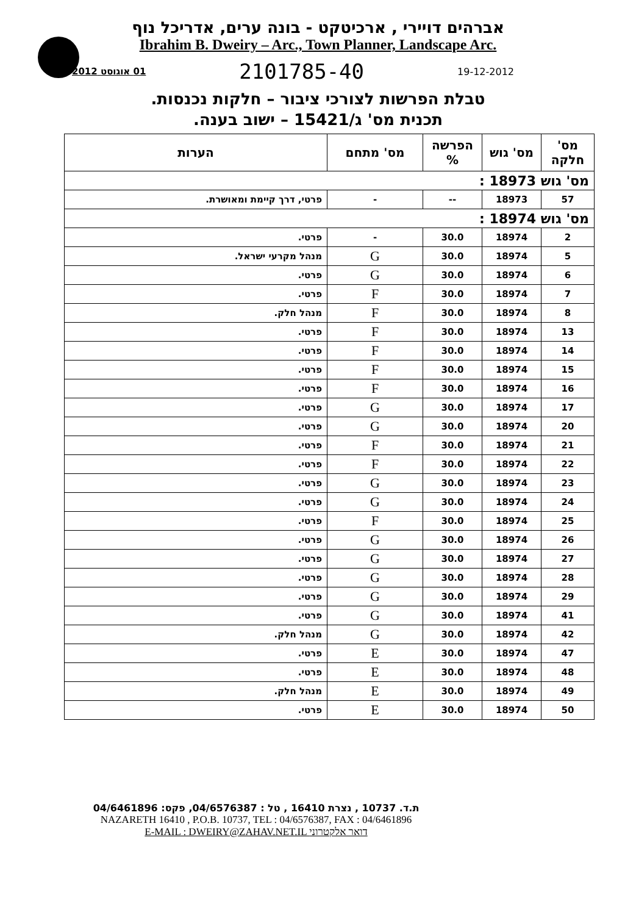אברהים דויירי , ארכיטקט - בונה ערים, אדריכל נוף
Ibrahim B. Dweiry – Arc., Town Planner, Landscape Arc.
01 אוגוסט 2012 2101785-40 19-12-2012
טבלת הפרשות לצורכי ציבור – חלקות נכנסות.
תכנית מס' ג/15421 – ישוב בענה.
| מס' חלקה | מס' גוש | הפרשה % | מס' מתחם | הערות |
| --- | --- | --- | --- | --- |
| מס' גוש 18973 : | | | | |
| 57 | 18973 | -- | - | פרטי, דרך קיימת ומאושרת. |
| מס' גוש 18974 : | | | | |
| 2 | 18974 | 30.0 | - | פרטי. |
| 5 | 18974 | 30.0 | G | מנהל מקרעי ישראל. |
| 6 | 18974 | 30.0 | G | פרטי. |
| 7 | 18974 | 30.0 | F | פרטי. |
| 8 | 18974 | 30.0 | F | מנהל חלק. |
| 13 | 18974 | 30.0 | F | פרטי. |
| 14 | 18974 | 30.0 | F | פרטי. |
| 15 | 18974 | 30.0 | F | פרטי. |
| 16 | 18974 | 30.0 | F | פרטי. |
| 17 | 18974 | 30.0 | G | פרטי. |
| 20 | 18974 | 30.0 | G | פרטי. |
| 21 | 18974 | 30.0 | F | פרטי. |
| 22 | 18974 | 30.0 | F | פרטי. |
| 23 | 18974 | 30.0 | G | פרטי. |
| 24 | 18974 | 30.0 | G | פרטי. |
| 25 | 18974 | 30.0 | F | פרטי. |
| 26 | 18974 | 30.0 | G | פרטי. |
| 27 | 18974 | 30.0 | G | פרטי. |
| 28 | 18974 | 30.0 | G | פרטי. |
| 29 | 18974 | 30.0 | G | פרטי. |
| 41 | 18974 | 30.0 | G | פרטי. |
| 42 | 18974 | 30.0 | G | מנהל חלק. |
| 47 | 18974 | 30.0 | E | פרטי. |
| 48 | 18974 | 30.0 | E | פרטי. |
| 49 | 18974 | 30.0 | E | מנהל חלק. |
| 50 | 18974 | 30.0 | E | פרטי. |
ת.ד. 10737 , נצרת 16410 , טל : 04/6576387, פקס: 04/6461896
NAZARETH 16410 , P.O.B. 10737, TEL : 04/6576387, FAX : 04/6461896
E-MAIL : DWEIRY@ZAHAV.NET.IL דואר אלקטרוני